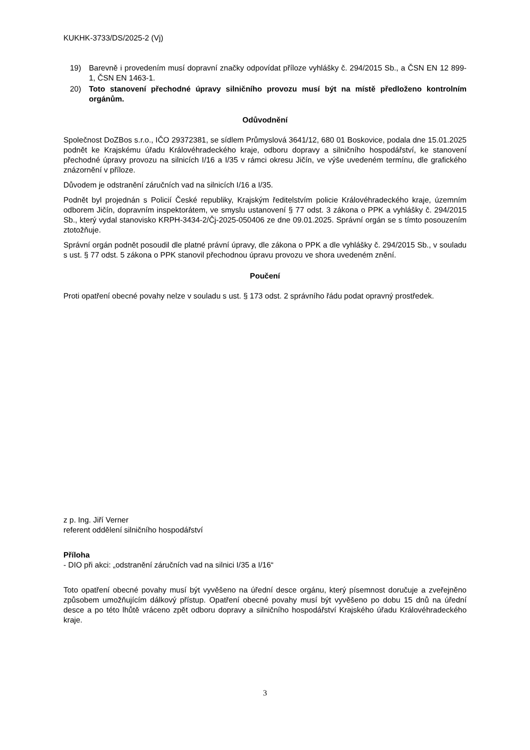KUKHK-3733/DS/2025-2 (Vj)
19) Barevně i provedením musí dopravní značky odpovídat příloze vyhlášky č. 294/2015 Sb., a ČSN EN 12 899-1, ČSN EN 1463-1.
20) Toto stanovení přechodné úpravy silničního provozu musí být na místě předloženo kontrolním orgánům.
Odůvodnění
Společnost DoZBos s.r.o., IČO 29372381, se sídlem Průmyslová 3641/12, 680 01 Boskovice, podala dne 15.01.2025 podnět ke Krajskému úřadu Královéhradeckého kraje, odboru dopravy a silničního hospodářství, ke stanovení přechodné úpravy provozu na silnicích I/16 a I/35 v rámci okresu Jičín, ve výše uvedeném termínu, dle grafického znázornění v příloze.
Důvodem je odstranění záručních vad na silnicích I/16 a I/35.
Podnět byl projednán s Policií České republiky, Krajským ředitelstvím policie Královéhradeckého kraje, územním odborem Jičín, dopravním inspektorátem, ve smyslu ustanovení § 77 odst. 3 zákona o PPK a vyhlášky č. 294/2015 Sb., který vydal stanovisko KRPH-3434-2/Čj-2025-050406 ze dne 09.01.2025. Správní orgán se s tímto posouzením ztotožňuje.
Správní orgán podnět posoudil dle platné právní úpravy, dle zákona o PPK a dle vyhlášky č. 294/2015 Sb., v souladu s ust. § 77 odst. 5 zákona o PPK stanovil přechodnou úpravu provozu ve shora uvedeném znění.
Poučení
Proti opatření obecné povahy nelze v souladu s ust. § 173 odst. 2 správního řádu podat opravný prostředek.
z p. Ing. Jiří Verner
referent oddělení silničního hospodářství
Příloha
- DIO při akci: „odstranění záručních vad na silnici I/35 a I/16“
Toto opatření obecné povahy musí být vyvěšeno na úřední desce orgánu, který písemnost doručuje a zveřejněno způsobem umožňujícím dálkový přístup. Opatření obecné povahy musí být vyvěšeno po dobu 15 dnů na úřední desce a po této lhůtě vráceno zpět odboru dopravy a silničního hospodářství Krajského úřadu Královéhradeckého kraje.
3